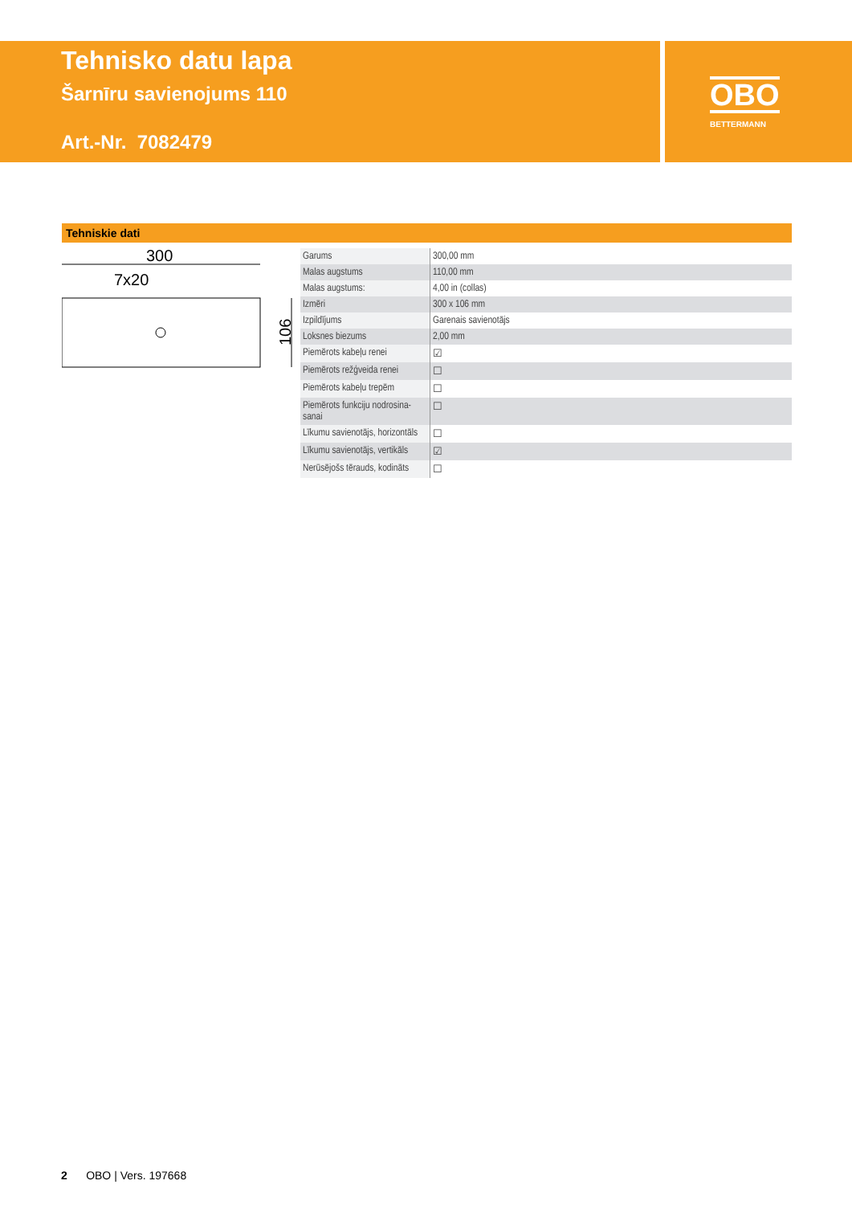Tehnisko datu lapa
Šarnīru savienojums 110
Art.-Nr. 7082479
OBO
BETTERMANN
Tehniskie dati
300
7x20
106
| Garums | 300,00 mm |
| Malas augstums | 110,00 mm |
| Malas augstums: | 4,00 in (collas) |
| Izmēri | 300 x 106 mm |
| Izpildījums | Garenais savienotājs |
| Loksnes biezums | 2,00 mm |
| Piemērots kabeļu renei | ☑ |
| Piemērots režģveida renei | ☐ |
| Piemērots kabeļu trepēm | ☐ |
| Piemērots funkciju nodrosina-sanai | ☐ |
| Līkumu savienotājs, horizontāls | ☐ |
| Līkumu savienotājs, vertikāls | ☑ |
| Nerūsējošs tērauds, kodināts | ☐ |
2 OBO | Vers. 197668